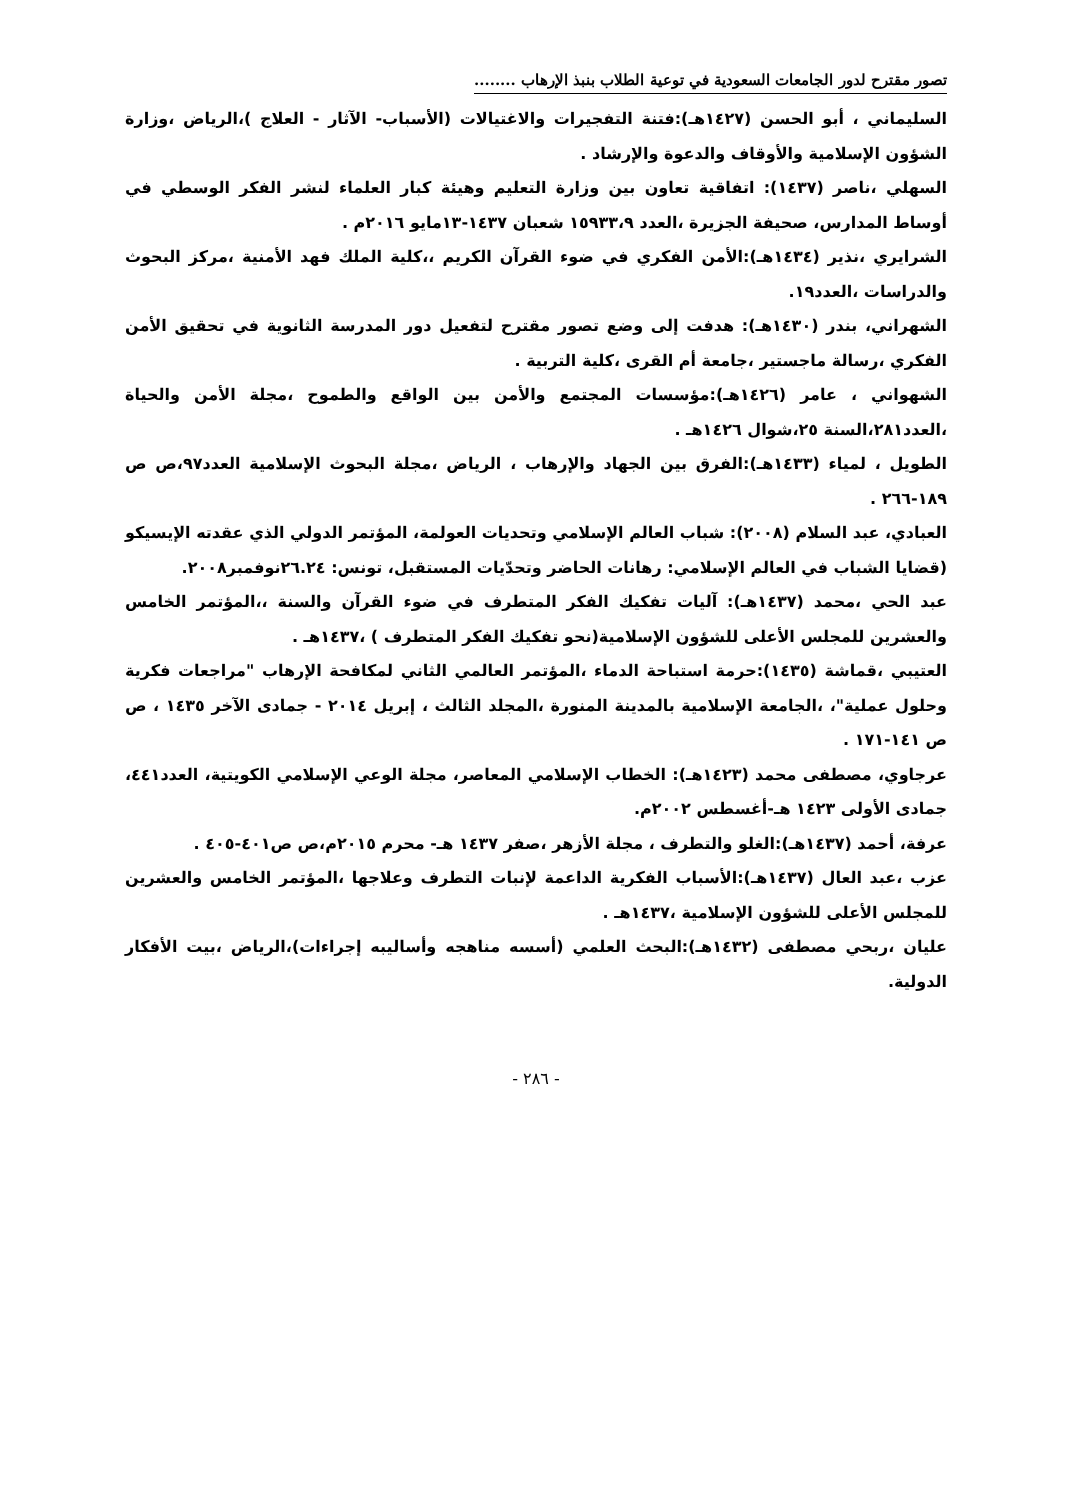تصور مقترح لدور الجامعات السعودية في توعية الطلاب بنبذ الإرهاب ........
السليماني ، أبو الحسن (١٤٢٧هـ):فتنة التفجيرات والاغتيالات (الأسباب- الآثار - العلاج )،الرياض ،وزارة الشؤون الإسلامية والأوقاف والدعوة والإرشاد .
السهلي ،ناصر (١٤٣٧): اتفاقية تعاون بين وزارة التعليم وهيئة كبار العلماء لنشر الفكر الوسطي في أوساط المدارس، صحيفة الجزيرة ،العدد ١٥٩٣٣،٩ شعبان ١٤٣٧-١٣مايو ٢٠١٦م .
الشرايري ،نذير (١٤٣٤هـ):الأمن الفكري في ضوء القرآن الكريم ،،كلية الملك فهد الأمنية ،مركز البحوث والدراسات ،العدد١٩.
الشهراني، بندر (١٤٣٠هـ): هدفت إلى وضع تصور مقترح لتفعيل دور المدرسة الثانوية في تحقيق الأمن الفكري ،رسالة ماجستير ،جامعة أم القرى ،كلية التربية .
الشهواني ، عامر (١٤٢٦هـ):مؤسسات المجتمع والأمن بين الواقع والطموح ،مجلة الأمن والحياة ،العدد٢٨١،السنة ٢٥،شوال ١٤٢٦هـ .
الطويل ، لمياء (١٤٣٣هـ):الفرق بين الجهاد والإرهاب ، الرياض ،مجلة البحوث الإسلامية العدد٩٧،ص ص ١٨٩-٢٦٦ .
العبادي، عبد السلام (٢٠٠٨): شباب العالم الإسلامي وتحديات العولمة، المؤتمر الدولي الذي عقدته الإيسيكو (قضايا الشباب في العالم الإسلامي: رهانات الحاضر وتحدّيات المستقبل، تونس: ٢٦.٢٤نوفمبر٢٠٠٨.
عبد الحي ،محمد (١٤٣٧هـ): آليات تفكيك الفكر المتطرف في ضوء القرآن والسنة ،،المؤتمر الخامس والعشرين للمجلس الأعلى للشؤون الإسلامية(نحو تفكيك الفكر المتطرف ) ،١٤٣٧هـ .
العتيبي ،قماشة (١٤٣٥):حرمة استباحة الدماء ،المؤتمر العالمي الثاني لمكافحة الإرهاب "مراجعات فكرية وحلول عملية"، ،الجامعة الإسلامية بالمدينة المنورة ،المجلد الثالث ، إبريل ٢٠١٤ - جمادى الآخر ١٤٣٥ ، ص ص ١٤١-١٧١ .
عرجاوي، مصطفى محمد (١٤٢٣هـ): الخطاب الإسلامي المعاصر، مجلة الوعي الإسلامي الكويتية، العدد٤٤١، جمادى الأولى ١٤٢٣ هـ-أغسطس ٢٠٠٢م.
عرفة، أحمد (١٤٣٧هـ):الغلو والتطرف ، مجلة الأزهر ،صفر ١٤٣٧ هـ- محرم ٢٠١٥م،ص ص٤٠١-٤٠٥ .
عزب ،عبد العال (١٤٣٧هـ):الأسباب الفكرية الداعمة لإنبات التطرف وعلاجها ،المؤتمر الخامس والعشرين للمجلس الأعلى للشؤون الإسلامية ،١٤٣٧هـ .
عليان ،ربحي مصطفى (١٤٣٢هـ):البحث العلمي (أسسه مناهجه وأساليبه إجراءات)،الرياض ،بيت الأفكار الدولية.
- ٢٨٦ -